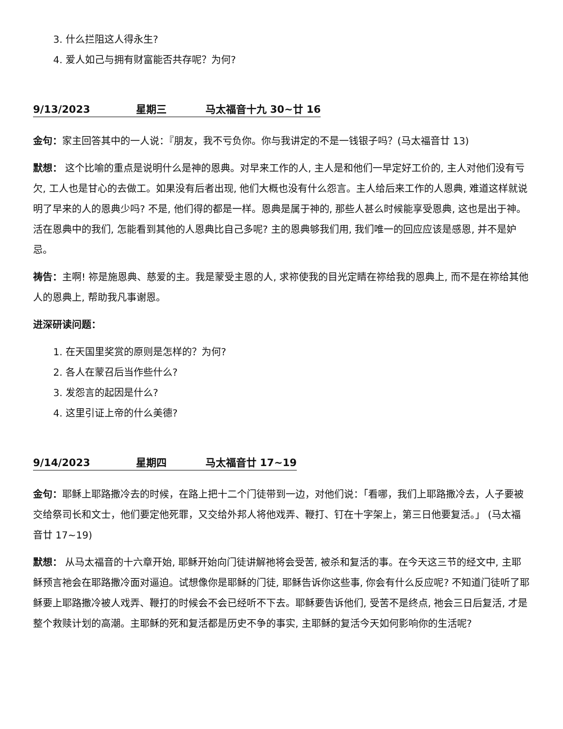3. 什么拦阻这人得永生?
4. 爱人如己与拥有财富能否共存呢？为何?
9/13/2023 星期三 马太福音十九 30~廿 16
金句：家主回答其中的一人说：『朋友，我不亏负你。你与我讲定的不是一钱银子吗？(马太福音廿 13)
默想： 这个比喻的重点是说明什么是神的恩典。对早来工作的人, 主人是和他们一早定好工价的, 主人对他们没有亏欠, 工人也是甘心的去做工。如果没有后者出现, 他们大概也没有什么怨言。主人给后来工作的人恩典, 难道这样就说明了早来的人的恩典少吗? 不是, 他们得的都是一样。恩典是属于神的, 那些人甚么时候能享受恩典, 这也是出于神。活在恩典中的我们, 怎能看到其他的人恩典比自己多呢? 主的恩典够我们用, 我们唯一的回应应该是感恩, 并不是妒忌。
祷告：主啊! 祢是施恩典、慈爱的主。我是蒙受主恩的人, 求祢使我的目光定睛在祢给我的恩典上, 而不是在祢给其他人的恩典上, 帮助我凡事谢恩。
进深研读问题：
1. 在天国里奖赏的原则是怎样的？为何?
2. 各人在蒙召后当作些什么?
3. 发怨言的起因是什么?
4. 这里引证上帝的什么美德?
9/14/2023 星期四 马太福音廿 17~19
金句：耶稣上耶路撒冷去的时候，在路上把十二个门徒带到一边，对他们说：「看哪，我们上耶路撒冷去，人子要被交给祭司长和文士，他们要定他死罪，又交给外邦人将他戏弄、鞭打、钉在十字架上，第三日他要复活。」 (马太福音廿 17~19)
默想： 从马太福音的十六章开始, 耶稣开始向门徒讲解祂将会受苦, 被杀和复活的事。在今天这三节的经文中, 主耶稣预言祂会在耶路撒冷面对逼迫。试想像你是耶稣的门徒, 耶稣告诉你这些事, 你会有什么反应呢? 不知道门徒听了耶稣要上耶路撒冷被人戏弄、鞭打的时候会不会已经听不下去。耶稣要告诉他们, 受苦不是终点, 祂会三日后复活, 才是整个救赎计划的高潮。主耶稣的死和复活都是历史不争的事实, 主耶稣的复活今天如何影响你的生活呢?